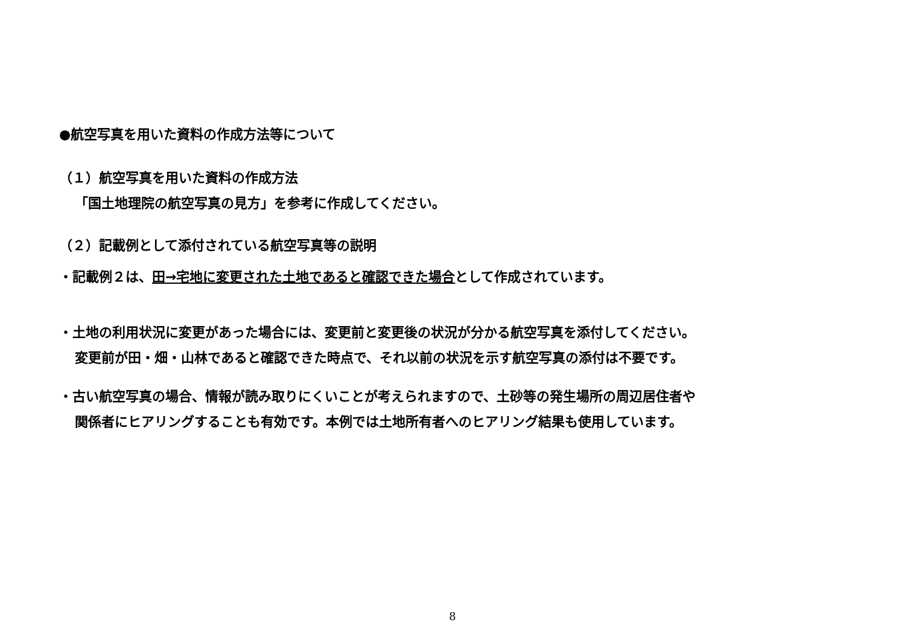●航空写真を用いた資料の作成方法等について
（１）航空写真を用いた資料の作成方法
「国土地理院の航空写真の見方」を参考に作成してください。
（２）記載例として添付されている航空写真等の説明
・記載例２は、田→宅地に変更された土地であると確認できた場合として作成されています。
・土地の利用状況に変更があった場合には、変更前と変更後の状況が分かる航空写真を添付してください。
変更前が田・畑・山林であると確認できた時点で、それ以前の状況を示す航空写真の添付は不要です。
・古い航空写真の場合、情報が読み取りにくいことが考えられますので、土砂等の発生場所の周辺居住者や
関係者にヒアリングすることも有効です。本例では土地所有者へのヒアリング結果も使用しています。
8